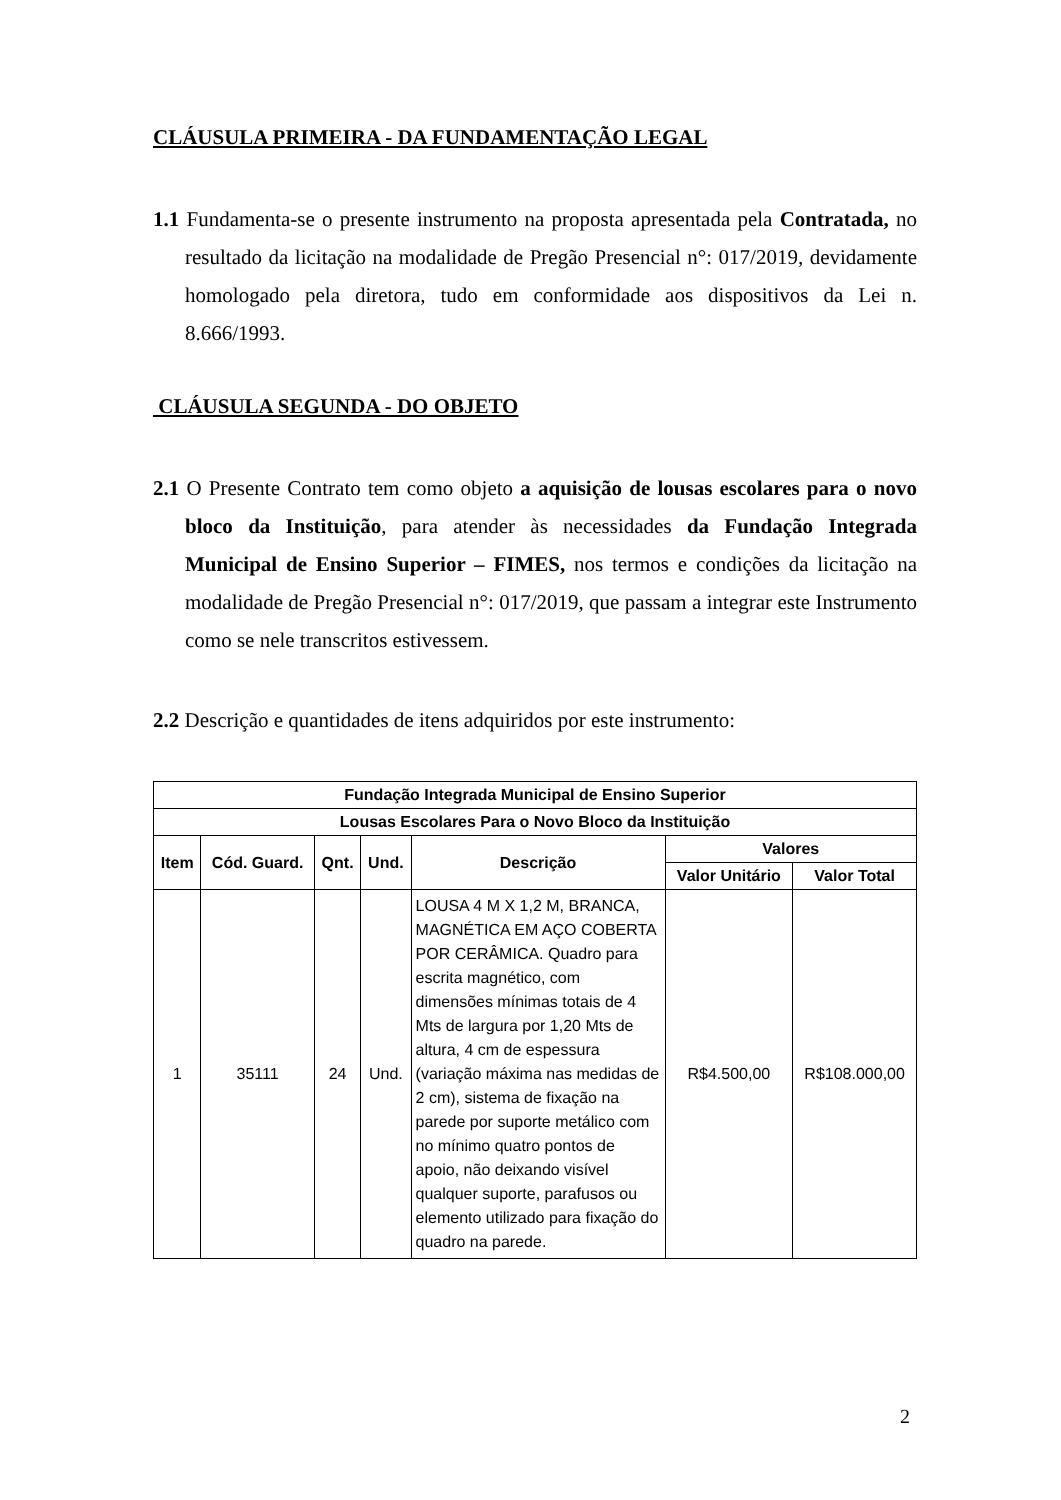CLÁUSULA PRIMEIRA - DA FUNDAMENTAÇÃO LEGAL
1.1 Fundamenta-se o presente instrumento na proposta apresentada pela Contratada, no resultado da licitação na modalidade de Pregão Presencial n°: 017/2019, devidamente homologado pela diretora, tudo em conformidade aos dispositivos da Lei n. 8.666/1993.
CLÁUSULA SEGUNDA - DO OBJETO
2.1 O Presente Contrato tem como objeto a aquisição de lousas escolares para o novo bloco da Instituição, para atender às necessidades da Fundação Integrada Municipal de Ensino Superior – FIMES, nos termos e condições da licitação na modalidade de Pregão Presencial n°: 017/2019, que passam a integrar este Instrumento como se nele transcritos estivessem.
2.2 Descrição e quantidades de itens adquiridos por este instrumento:
| Fundação Integrada Municipal de Ensino Superior | | | | | | |
| --- | --- | --- | --- | --- | --- | --- |
| Lousas Escolares Para o Novo Bloco da Instituição | | | | | | |
| Item | Cód. Guard. | Qnt. | Und. | Descrição | Valores | |
| | | | | | Valor Unitário | Valor Total |
| 1 | 35111 | 24 | Und. | LOUSA 4 M X 1,2 M, BRANCA, MAGNÉTICA EM AÇO COBERTA POR CERÂMICA. Quadro para escrita magnético, com dimensões mínimas totais de 4 Mts de largura por 1,20 Mts de altura, 4 cm de espessura (variação máxima nas medidas de 2 cm), sistema de fixação na parede por suporte metálico com no mínimo quatro pontos de apoio, não deixando visível qualquer suporte, parafusos ou elemento utilizado para fixação do quadro na parede. | R$4.500,00 | R$108.000,00 |
2